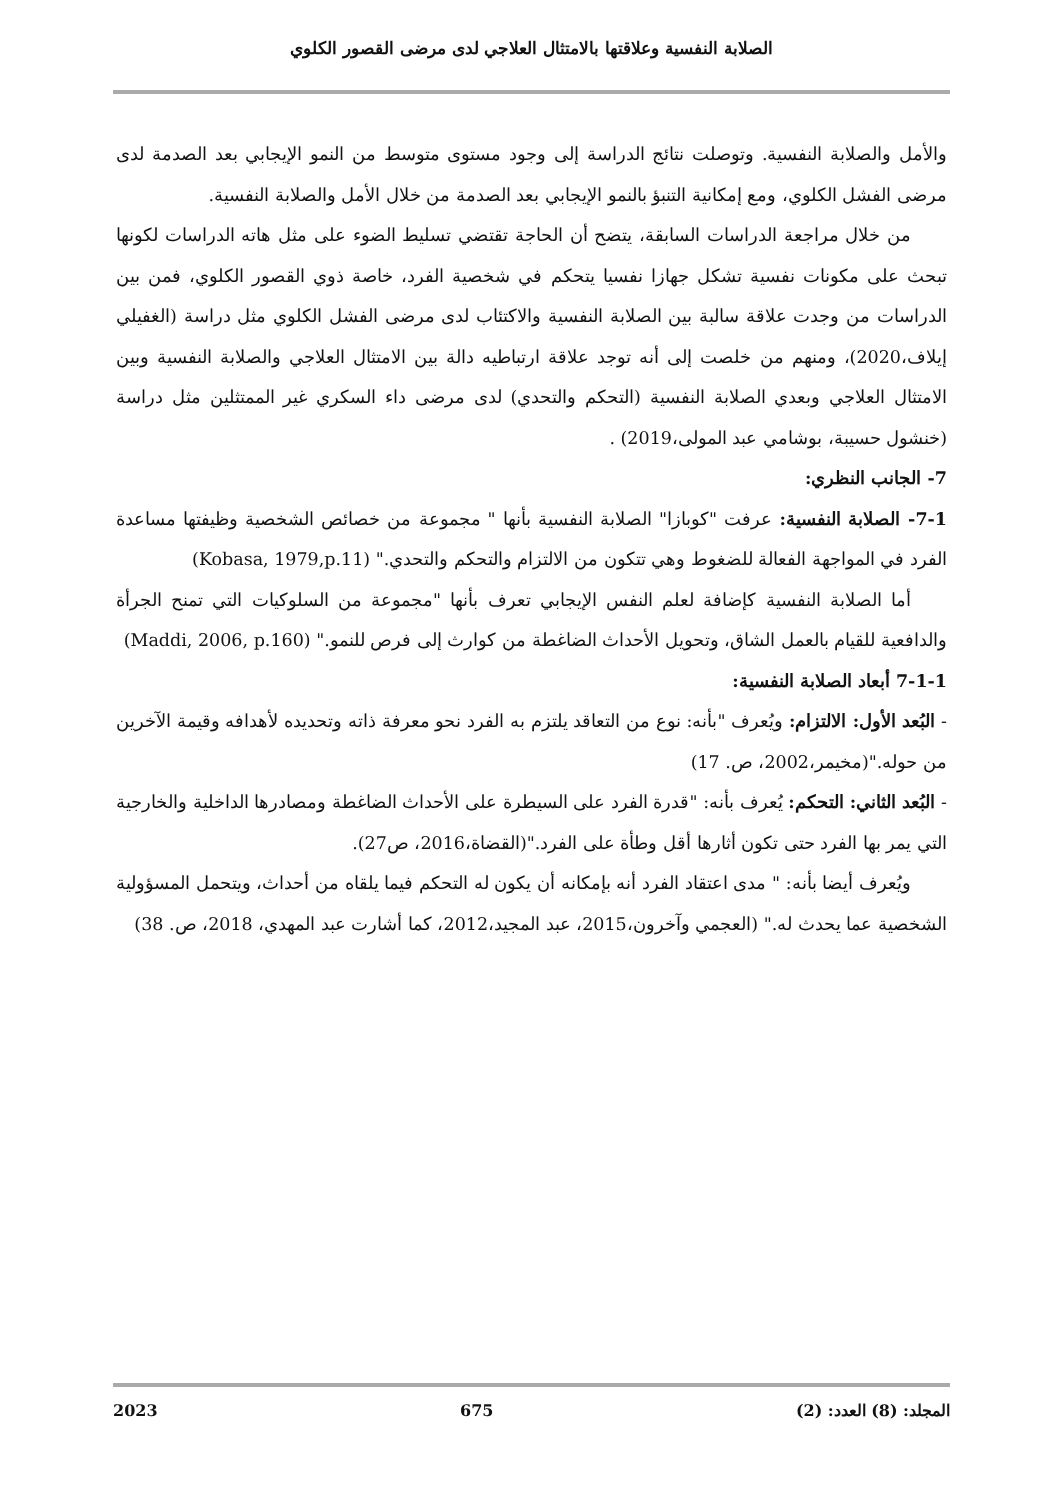الصلابة النفسية وعلاقتها بالامتثال العلاجي لدى مرضى القصور الكلوي
والأمل والصلابة النفسية. وتوصلت نتائج الدراسة إلى وجود مستوى متوسط من النمو الإيجابي بعد الصدمة لدى مرضى الفشل الكلوي، ومع إمكانية التنبؤ بالنمو الإيجابي بعد الصدمة من خلال الأمل والصلابة النفسية.
من خلال مراجعة الدراسات السابقة، يتضح أن الحاجة تقتضي تسليط الضوء على مثل هاته الدراسات لكونها تبحث على مكونات نفسية تشكل جهازا نفسيا يتحكم في شخصية الفرد، خاصة ذوي القصور الكلوي، فمن بين الدراسات من وجدت علاقة سالبة بين الصلابة النفسية والاكتئاب لدى مرضى الفشل الكلوي مثل دراسة (الغفيلي إيلاف،2020)، ومنهم من خلصت إلى أنه توجد علاقة ارتباطيه دالة بين الامتثال العلاجي والصلابة النفسية وبين الامتثال العلاجي وبعدي الصلابة النفسية (التحكم والتحدي) لدى مرضى داء السكري غير الممتثلين مثل دراسة (خنشول حسيبة، بوشامي عبد المولى،2019) .
7- الجانب النظري:
7-1- الصلابة النفسية: عرفت "كوبازا" الصلابة النفسية بأنها " مجموعة من خصائص الشخصية وظيفتها مساعدة الفرد في المواجهة الفعالة للضغوط وهي تتكون من الالتزام والتحكم والتحدي." (Kobasa, 1979,p.11)
أما الصلابة النفسية كإضافة لعلم النفس الإيجابي تعرف بأنها "مجموعة من السلوكيات التي تمنح الجرأة والدافعية للقيام بالعمل الشاق، وتحويل الأحداث الضاغطة من كوارث إلى فرص للنمو." (Maddi, 2006, p.160)
7-1-1 أبعاد الصلابة النفسية:
- البُعد الأول: الالتزام: ويُعرف "بأنه: نوع من التعاقد يلتزم به الفرد نحو معرفة ذاته وتحديده لأهدافه وقيمة الآخرين من حوله."(مخيمر،2002، ص. 17)
- البُعد الثاني: التحكم: يُعرف بأنه: "قدرة الفرد على السيطرة على الأحداث الضاغطة ومصادرها الداخلية والخارجية التي يمر بها الفرد حتى تكون أثارها أقل وطأة على الفرد."(القضاة،2016، ص27).
ويُعرف أيضا بأنه: " مدى اعتقاد الفرد أنه بإمكانه أن يكون له التحكم فيما يلقاه من أحداث، ويتحمل المسؤولية الشخصية عما يحدث له." (العجمي وآخرون،2015، عبد المجيد،2012، كما أشارت عبد المهدي، 2018، ص. 38)
المجلد: (8) العدد: (2) 675 2023